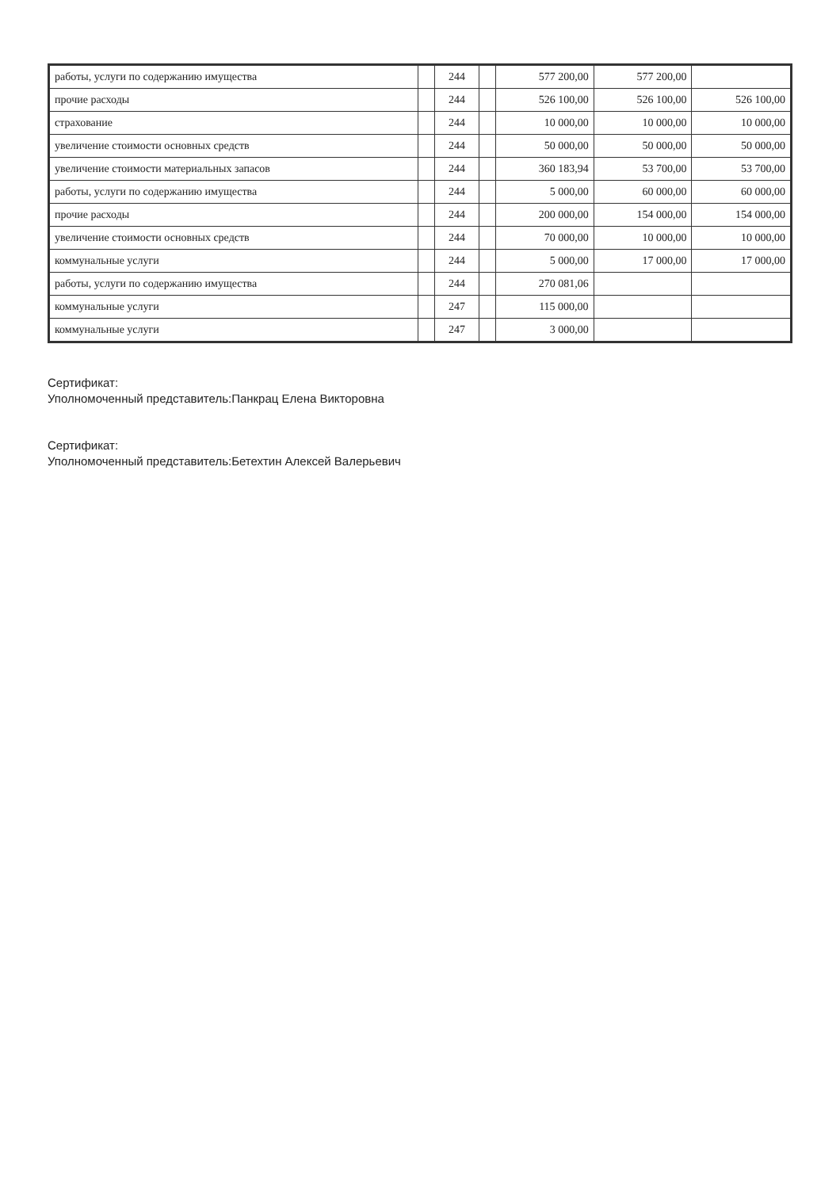| работы, услуги по содержанию имущества | | 244 | | 577 200,00 | 577 200,00 | |
| прочие расходы | | 244 | | 526 100,00 | 526 100,00 | 526 100,00 |
| страхование | | 244 | | 10 000,00 | 10 000,00 | 10 000,00 |
| увеличение стоимости основных средств | | 244 | | 50 000,00 | 50 000,00 | 50 000,00 |
| увеличение стоимости материальных запасов | | 244 | | 360 183,94 | 53 700,00 | 53 700,00 |
| работы, услуги по содержанию имущества | | 244 | | 5 000,00 | 60 000,00 | 60 000,00 |
| прочие расходы | | 244 | | 200 000,00 | 154 000,00 | 154 000,00 |
| увеличение стоимости основных средств | | 244 | | 70 000,00 | 10 000,00 | 10 000,00 |
| коммунальные услуги | | 244 | | 5 000,00 | 17 000,00 | 17 000,00 |
| работы, услуги по содержанию имущества | | 244 | | 270 081,06 | | |
| коммунальные услуги | | 247 | | 115 000,00 | | |
| коммунальные услуги | | 247 | | 3 000,00 | | |
Сертификат:
Уполномоченный представитель:Панкрац Елена Викторовна
Сертификат:
Уполномоченный представитель:Бетехтин Алексей Валерьевич